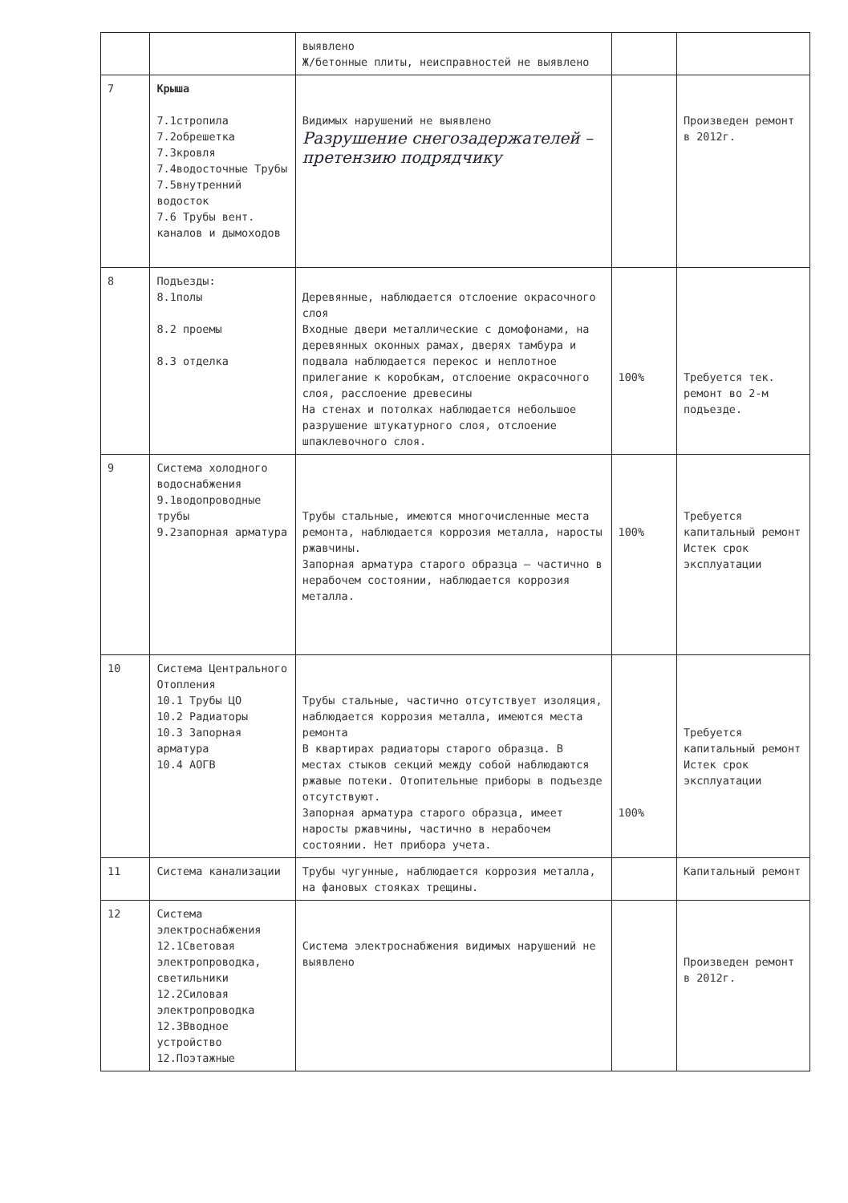| | | выявлено Ж/бетонные плиты, неисправностей не выявлено | | |
| 7 | Крыша 7.1стропила 7.2обрешетка 7.3кровля 7.4водосточные Трубы 7.5внутренний водосток 7.6 Трубы вент. каналов и дымоходов | Видимых нарушений не выявлено Разрушение снегозадержателей – претензию подрядчику | | Произведен ремонт в 2012г. |
| 8 | Подъезды: 8.1полы 8.2 проемы 8.3 отделка | Деревянные, наблюдается отслоение окрасочного слоя Входные двери металлические с домофонами, на деревянных оконных рамах, дверях тамбура и подвала наблюдается перекос и неплотное прилегание к коробкам, отслоение окрасочного слоя, расслоение древесины На стенах и потолках наблюдается небольшое разрушение штукатурного слоя, отслоение шпаклевочного слоя. | 100% | Требуется тек. ремонт во 2-м подъезде. |
| 9 | Система холодного водоснабжения 9.1водопроводные трубы 9.2запорная арматура | Трубы стальные, имеются многочисленные места ремонта, наблюдается коррозия металла, наросты ржавчины. Запорная арматура старого образца – частично в нерабочем состоянии, наблюдается коррозия металла. | 100% | Требуется капитальный ремонт Истек срок эксплуатации |
| 10 | Система Центрального Отопления 10.1 Трубы ЦО 10.2 Радиаторы 10.3 Запорная арматура 10.4 АОГВ | Трубы стальные, частично отсутствует изоляция, наблюдается коррозия металла, имеются места ремонта В квартирах радиаторы старого образца. В местах стыков секций между собой наблюдаются ржавые потеки. Отопительные приборы в подъезде отсутствуют. Запорная арматура старого образца, имеет наросты ржавчины, частично в нерабочем состоянии. Нет прибора учета. | 100% | Требуется капитальный ремонт Истек срок эксплуатации |
| 11 | Система канализации | Трубы чугунные, наблюдается коррозия металла, на фановых стояках трещины. | | Капитальный ремонт |
| 12 | Система электроснабжения 12.1Световая электропроводка, светильники 12.2Силовая электропроводка 12.3Вводное устройство 12.Поэтажные | Система электроснабжения видимых нарушений не выявлено | | Произведен ремонт в 2012г. |